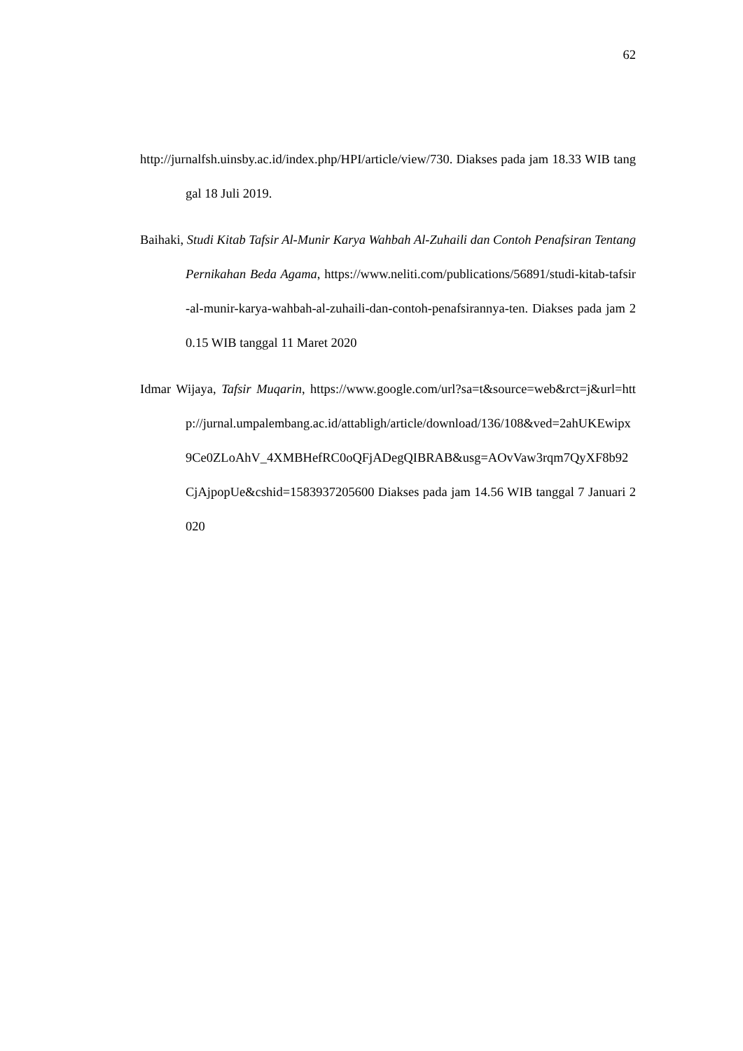62
http://jurnalfsh.uinsby.ac.id/index.php/HPI/article/view/730. Diakses pada jam 18.33 WIB tanggal 18 Juli 2019.
Baihaki, Studi Kitab Tafsir Al-Munir Karya Wahbah Al-Zuhaili dan Contoh Penafsiran Tentang Pernikahan Beda Agama, https://www.neliti.com/publications/56891/studi-kitab-tafsir-al-munir-karya-wahbah-al-zuhaili-dan-contoh-penafsirannya-ten. Diakses pada jam 20.15 WIB tanggal 11 Maret 2020
Idmar Wijaya, Tafsir Muqarin, https://www.google.com/url?sa=t&source=web&rct=j&url=http://jurnal.umpalembang.ac.id/attabligh/article/download/136/108&ved=2ahUKEwipx9Ce0ZLoAhV_4XMBHefRC0oQFjADegQIBRAB&usg=AOvVaw3rqm7QyXF8b92CjAjpopUe&cshid=1583937205600 Diakses pada jam 14.56 WIB tanggal 7 Januari 2020